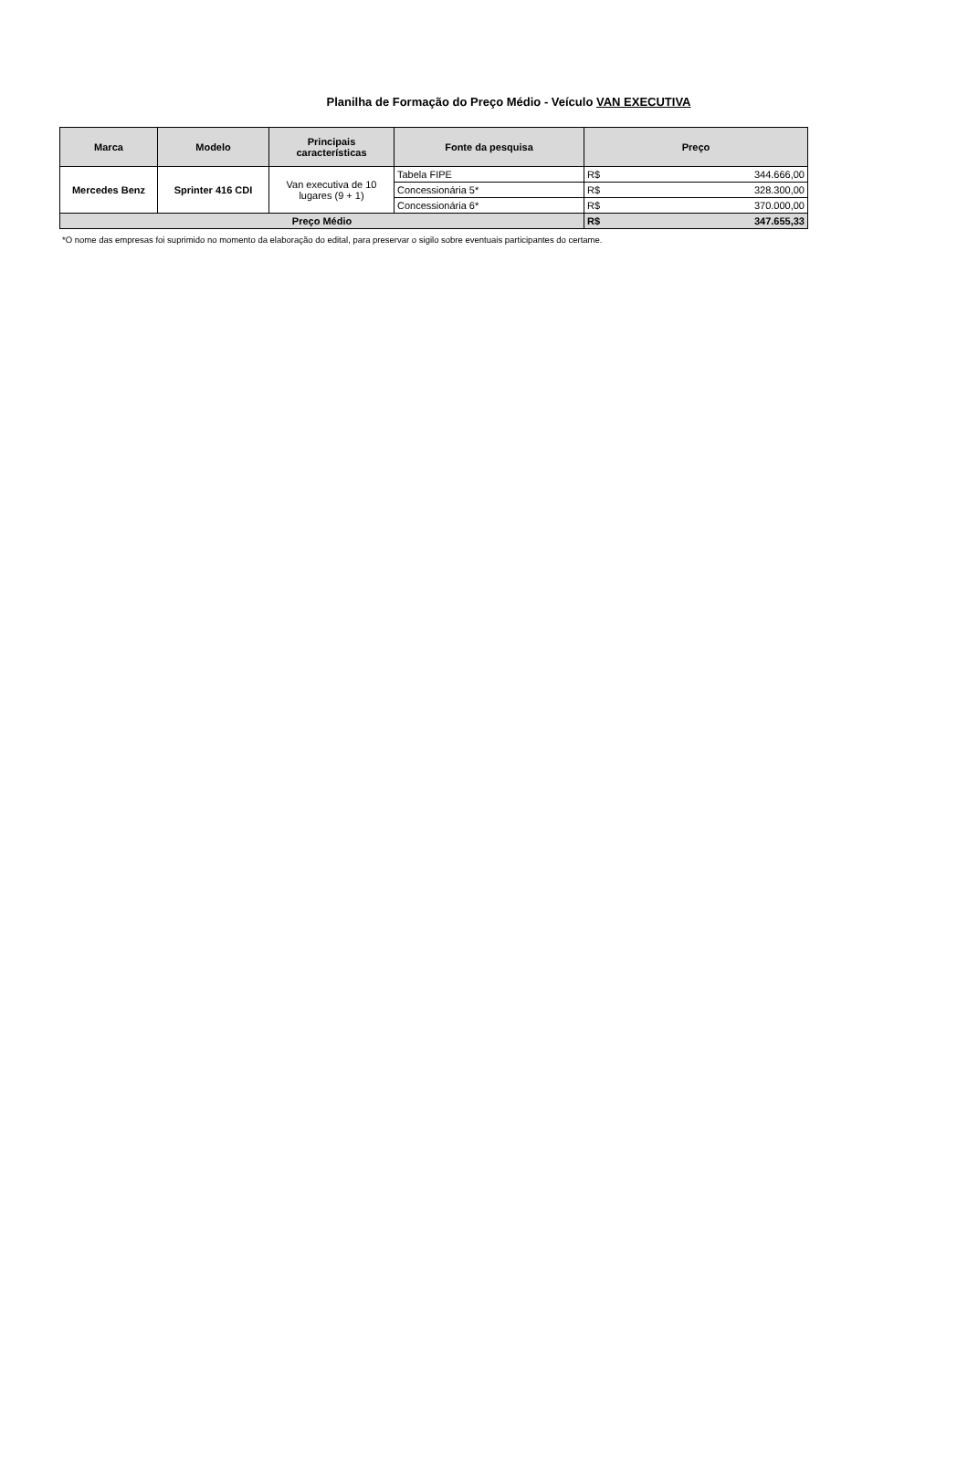Planilha de Formação do Preço Médio - Veículo VAN EXECUTIVA
| Marca | Modelo | Principais características | Fonte da pesquisa | Preço | |
| --- | --- | --- | --- | --- | --- |
| Mercedes Benz | Sprinter 416 CDI | Van executiva de 10 lugares (9 + 1) | Tabela FIPE | R$ | 344.666,00 |
| | | | Concessionária 5* | R$ | 328.300,00 |
| | | | Concessionária 6* | R$ | 370.000,00 |
| Preço Médio | | | | R$ | 347.655,33 |
*O nome das empresas foi suprimido no momento da elaboração do edital, para preservar o sigilo sobre eventuais participantes do certame.